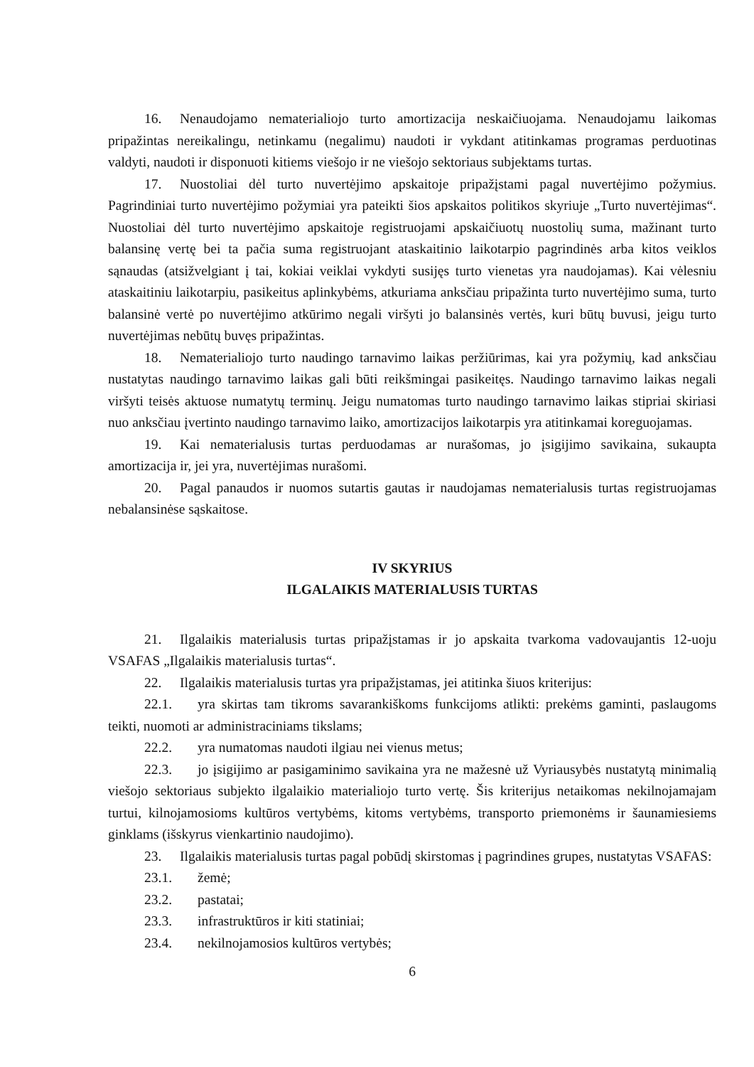16. Nenaudojamo nematerialiojo turto amortizacija neskaičiuojama. Nenaudojamu laikomas pripažintas nereikalingu, netinkamu (negalimu) naudoti ir vykdant atitinkamas programas perduotinas valdyti, naudoti ir disponuoti kitiems viešojo ir ne viešojo sektoriaus subjektams turtas.
17. Nuostoliai dėl turto nuvertėjimo apskaitoje pripažįstami pagal nuvertėjimo požymius. Pagrindiniai turto nuvertėjimo požymiai yra pateikti šios apskaitos politikos skyriuje „Turto nuvertėjimas“. Nuostoliai dėl turto nuvertėjimo apskaitoje registruojami apskaičiuotų nuostolių suma, mažinant turto balansinę vertę bei ta pačia suma registruojant ataskaitinio laikotarpio pagrindinės arba kitos veiklos sąnaudas (atsižvelgiant į tai, kokiai veiklai vykdyti susijęs turto vienetas yra naudojamas). Kai vėlesniu ataskaitiniu laikotarpiu, pasikeitus aplinkybėms, atkuriama anksčiau pripažinta turto nuvertėjimo suma, turto balansinė vertė po nuvertėjimo atkūrimo negali viršyti jo balansinės vertės, kuri būtų buvusi, jeigu turto nuvertėjimas nebūtų buvęs pripažintas.
18. Nematerialiojo turto naudingo tarnavimo laikas peržiūrimas, kai yra požymių, kad anksčiau nustatytas naudingo tarnavimo laikas gali būti reikšmingai pasikeitęs. Naudingo tarnavimo laikas negali viršyti teisės aktuose numatytų terminų. Jeigu numatomas turto naudingo tarnavimo laikas stipriai skiriasi nuo anksčiau įvertinto naudingo tarnavimo laiko, amortizacijos laikotarpis yra atitinkamai koreguojamas.
19. Kai nematerialusis turtas perduodamas ar nurašomas, jo įsigijimo savikaina, sukaupta amortizacija ir, jei yra, nuvertėjimas nurašomi.
20. Pagal panaudos ir nuomos sutartis gautas ir naudojamas nematerialusis turtas registruojamas nebalansinėse sąskaitose.
IV SKYRIUS
ILGALAIKIS MATERIALUSIS TURTAS
21. Ilgalaikis materialusis turtas pripažįstamas ir jo apskaita tvarkoma vadovaujantis 12-uoju VSAFAS „Ilgalaikis materialusis turtas“.
22. Ilgalaikis materialusis turtas yra pripažįstamas, jei atitinka šiuos kriterijus:
22.1. yra skirtas tam tikroms savarankiškoms funkcijoms atlikti: prekėms gaminti, paslaugoms teikti, nuomoti ar administraciniams tikslams;
22.2. yra numatomas naudoti ilgiau nei vienus metus;
22.3. jo įsigijimo ar pasigaminimo savikaina yra ne mažesnė už Vyriausybės nustatytą minimalią viešojo sektoriaus subjekto ilgalaikio materialiojo turto vertę. Šis kriterijus netaikomas nekilnojamajam turtui, kilnojamosioms kultūros vertybėms, kitoms vertybėms, transporto priemonėms ir šaunamiesiems ginklams (išskyrus vienkartinio naudojimo).
23. Ilgalaikis materialusis turtas pagal pobūdį skirstomas į pagrindines grupes, nustatytas VSAFAS:
23.1. žemė;
23.2. pastatai;
23.3. infrastruktūros ir kiti statiniai;
23.4. nekilnojamosios kultūros vertybės;
6